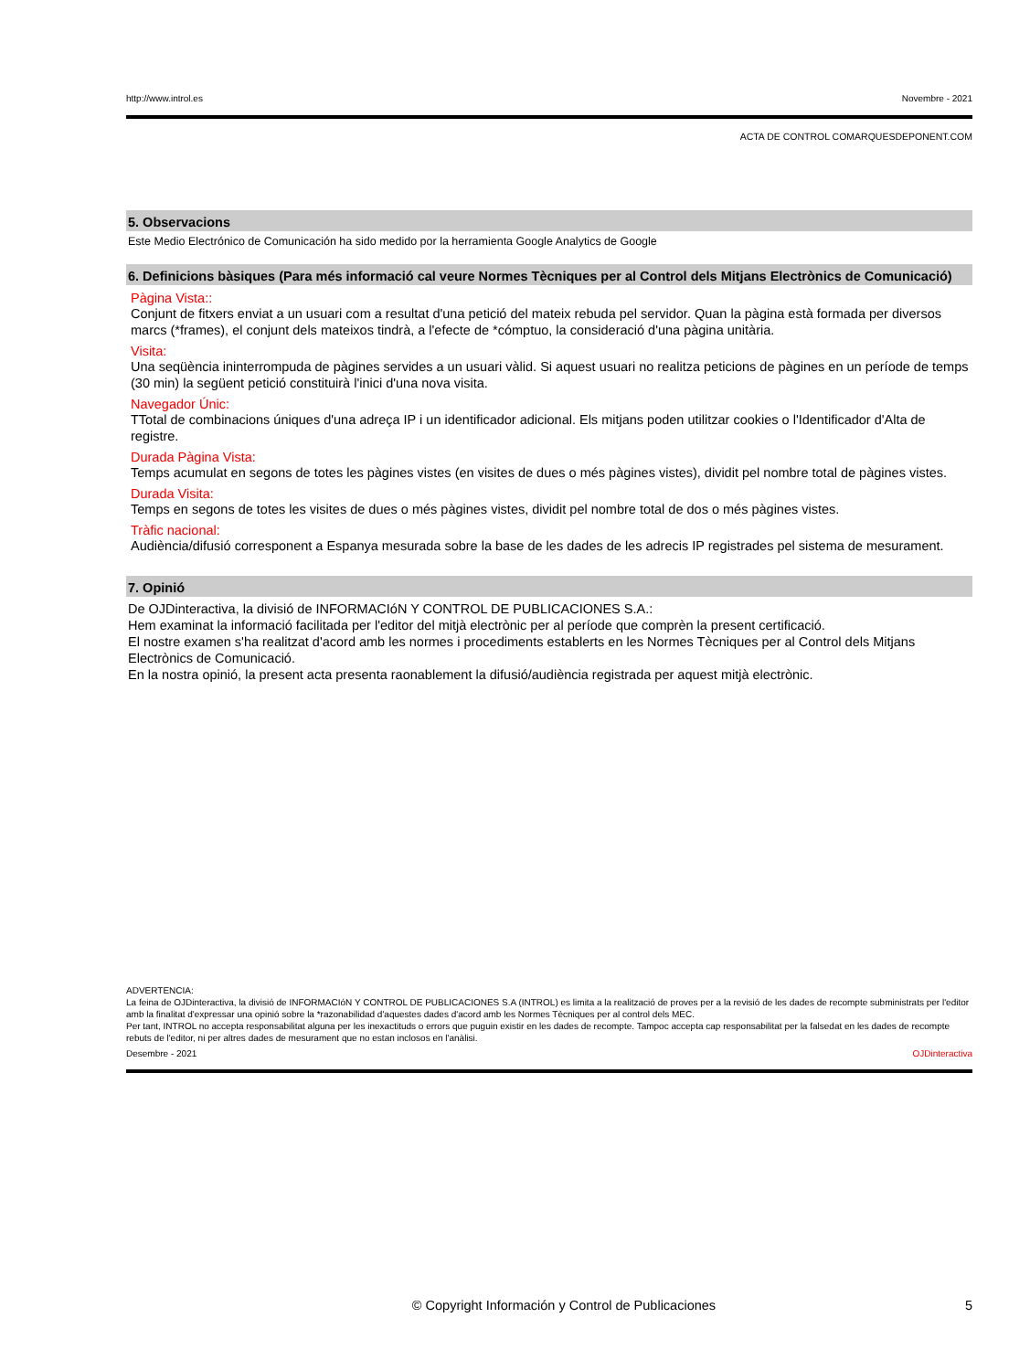http://www.introl.es Novembre - 2021
ACTA DE CONTROL COMARQUESDEPONENT.COM
5. Observacions
Este Medio Electrónico de Comunicación ha sido medido por la herramienta Google Analytics de Google
6. Definicions bàsiques (Para més informació cal veure Normes Tècniques per al Control dels Mitjans Electrònics de Comunicació)
Pàgina Vista::
Conjunt de fitxers enviat a un usuari com a resultat d'una petició del mateix rebuda pel servidor. Quan la pàgina està formada per diversos marcs (*frames), el conjunt dels mateixos tindrà, a l'efecte de *cómptuo, la consideració d'una pàgina unitària.
Visita:
Una seqüència ininterrompuda de pàgines servides a un usuari vàlid. Si aquest usuari no realitza peticions de pàgines en un període de temps (30 min) la següent petició constituirà l'inici d'una nova visita.
Navegador Únic:
TTotal de combinacions úniques d'una adreça IP i un identificador adicional. Els mitjans poden utilitzar cookies o l'Identificador d'Alta de registre.
Durada Pàgina Vista:
Temps acumulat en segons de totes les pàgines vistes (en visites de dues o més pàgines vistes), dividit pel nombre total de pàgines vistes.
Durada Visita:
Temps en segons de totes les visites de dues o més pàgines vistes, dividit pel nombre total de dos o més pàgines vistes.
Tràfic nacional:
Audiència/difusió corresponent a Espanya mesurada sobre la base de les dades de les adrecis IP registrades pel sistema de mesurament.
7. Opinió
De OJDinteractiva, la divisió de INFORMACIóN Y CONTROL DE PUBLICACIONES S.A.:
Hem examinat la informació facilitada per l'editor del mitjà electrònic per al període que comprèn la present certificació.
El nostre examen s'ha realitzat d'acord amb les normes i procediments establerts en les Normes Tècniques per al Control dels Mitjans Electrònics de Comunicació.
En la nostra opinió, la present acta presenta raonablement la difusió/audiència registrada per aquest mitjà electrònic.
ADVERTENCIA:
La feina de OJDinteractiva, la divisió de INFORMACIóN Y CONTROL DE PUBLICACIONES S.A (INTROL) es limita a la realització de proves per a la revisió de les dades de recompte subministrats per l'editor amb la finalitat d'expressar una opinió sobre la *razonabilidad d'aquestes dades d'acord amb les Normes Tècniques per al control dels MEC.
Per tant, INTROL no accepta responsabilitat alguna per les inexactituds o errors que puguin existir en les dades de recompte. Tampoc accepta cap responsabilitat per la falsedat en les dades de recompte rebuts de l'editor, ni per altres dades de mesurament que no estan inclosos en l'anàlisi.
Desembre - 2021 OJDinteractiva
© Copyright Información y Control de Publicaciones 5